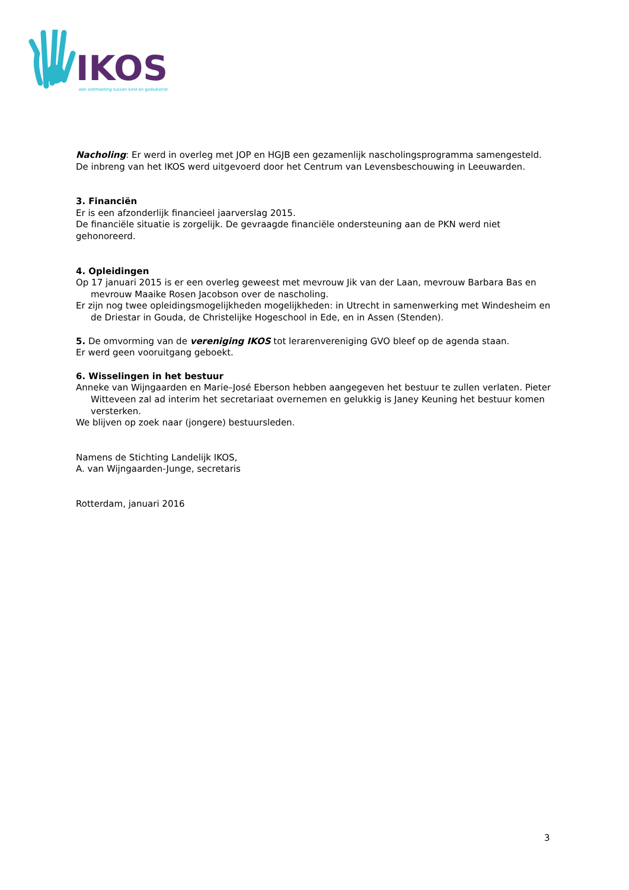IKOS
een ontmoeting tussen kind en godsdienst
Nacholing: Er werd in overleg met JOP en HGJB een gezamenlijk nascholingsprogramma samengesteld. De inbreng van het IKOS werd uitgevoerd door het Centrum van Levensbeschouwing in Leeuwarden.
3. Financiën
Er is een afzonderlijk financieel jaarverslag 2015.
De financiële situatie is zorgelijk. De gevraagde financiële ondersteuning aan de PKN werd niet gehonoreerd.
4. Opleidingen
Op 17 januari 2015 is er een overleg geweest met mevrouw Jik van der Laan, mevrouw Barbara Bas en mevrouw Maaike Rosen Jacobson over de nascholing.
Er zijn nog twee opleidingsmogelijkheden mogelijkheden: in Utrecht in samenwerking met Windesheim en de Driestar in Gouda, de Christelijke Hogeschool in Ede, en in Assen (Stenden).
5. De omvorming van de vereniging IKOS tot lerarenvereniging GVO bleef op de agenda staan.
Er werd geen vooruitgang geboekt.
6. Wisselingen in het bestuur
Anneke van Wijngaarden en Marie–José Eberson hebben aangegeven het bestuur te zullen verlaten. Pieter Witteveen zal ad interim het secretariaat overnemen en gelukkig is Janey Keuning het bestuur komen versterken.
We blijven op zoek naar (jongere) bestuursleden.
Namens de Stichting Landelijk IKOS,
A. van Wijngaarden-Junge, secretaris
Rotterdam, januari 2016
3